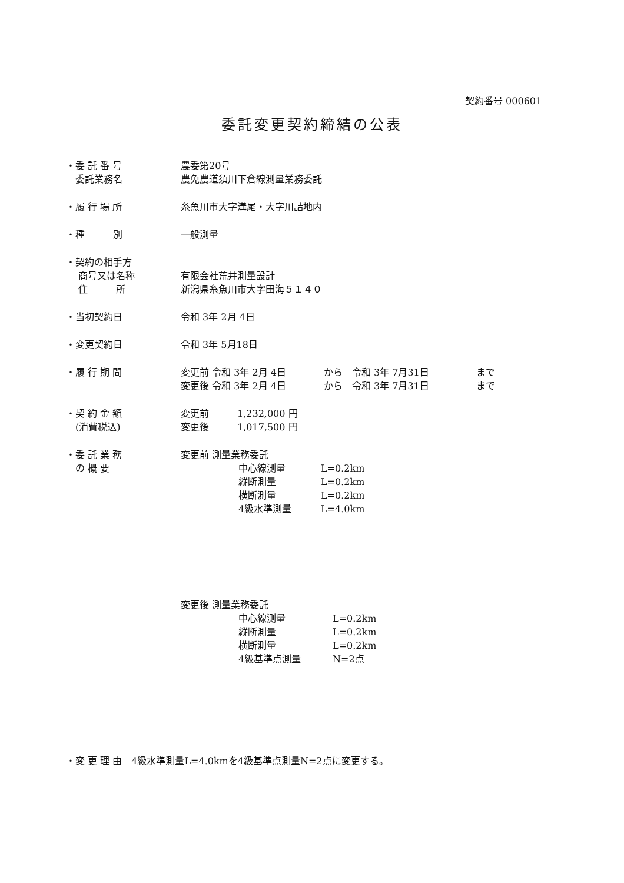契約番号 000601
委託変更契約締結の公表
・委 託 番 号 農委第20号
　委託業務名 農免農道須川下倉線測量業務委託
・履 行 場 所 糸魚川市大字溝尾・大字川詰地内
・種　　　別 一般測量
・契約の相手方
　 商号又は名称 有限会社荒井測量設計
　 住　　　所 新潟県糸魚川市大字田海５１４０
・当初契約日 令和 3年 2月 4日
・変更契約日 令和 3年 5月18日
・履 行 期 間 変更前 令和 3年 2月 4日　　　　から　令和 3年 7月31日　　　　　まで
変更後 令和 3年 2月 4日　　　　から　令和 3年 7月31日　　　　　まで
・契 約 金 額 変更前　　　1,232,000 円
　(消費税込) 変更後　　　1,017,500 円
・委 託 業 務
　の 概 要
変更前 測量業務委託
中心線測量 L=0.2km
縦断測量 L=0.2km
横断測量 L=0.2km
4級水準測量 L=4.0km
変更後 測量業務委託
中心線測量 L=0.2km
縦断測量 L=0.2km
横断測量 L=0.2km
4級基準点測量 N=2点
・変 更 理 由　4級水準測量L=4.0kmを4級基準点測量N=2点に変更する。